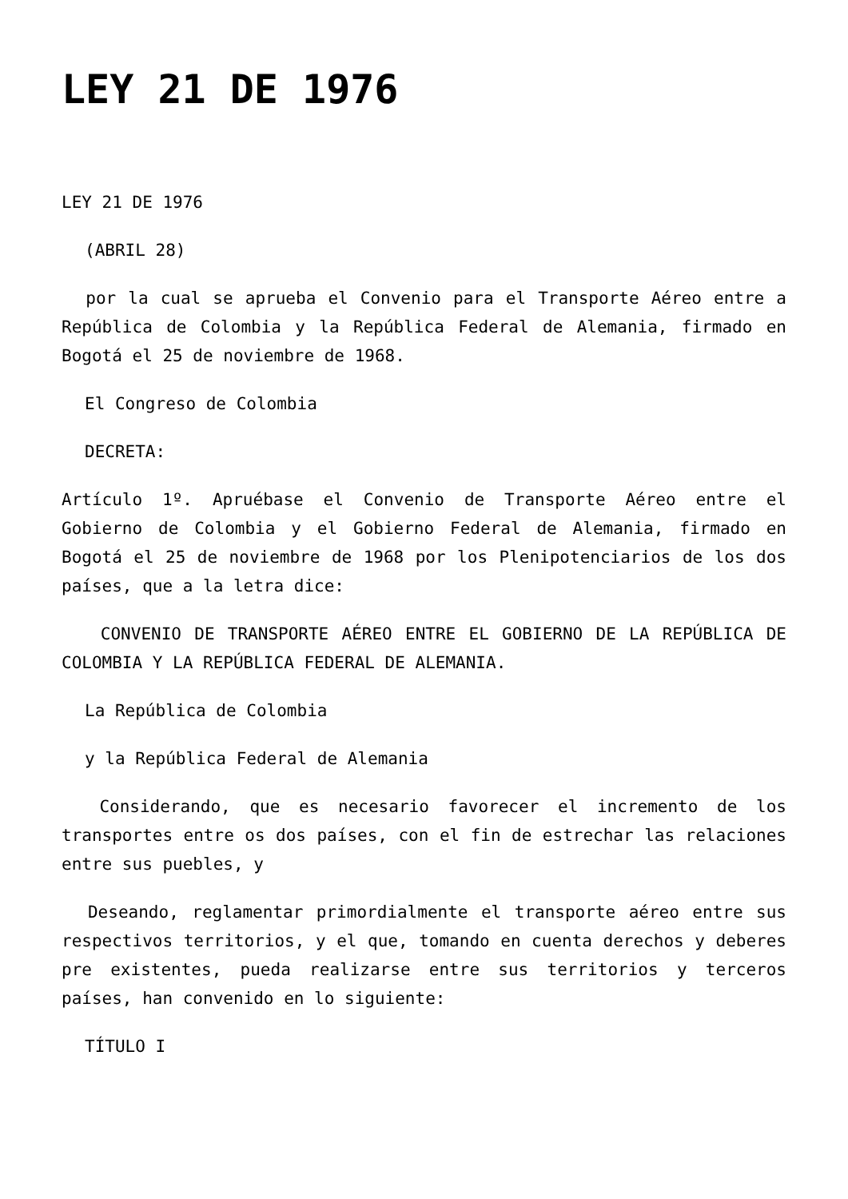LEY 21 DE 1976
LEY 21 DE 1976
(ABRIL 28)
por la cual se aprueba el Convenio para el Transporte Aéreo entre a República de Colombia y la República Federal de Alemania, firmado en Bogotá el 25 de noviembre de 1968.
El Congreso de Colombia
DECRETA:
Artículo 1º. Apruébase el Convenio de Transporte Aéreo entre el Gobierno de Colombia y el Gobierno Federal de Alemania, firmado en Bogotá el 25 de noviembre de 1968 por los Plenipotenciarios de los dos países, que a la letra dice:
CONVENIO DE TRANSPORTE AÉREO ENTRE EL GOBIERNO DE LA REPÚBLICA DE COLOMBIA Y LA REPÚBLICA FEDERAL DE ALEMANIA.
La República de Colombia
y la República Federal de Alemania
Considerando, que es necesario favorecer el incremento de los transportes entre os dos países, con el fin de estrechar las relaciones entre sus puebles, y
Deseando, reglamentar primordialmente el transporte aéreo entre sus respectivos territorios, y el que, tomando en cuenta derechos y deberes pre existentes, pueda realizarse entre sus territorios y terceros países, han convenido en lo siguiente:
TÍTULO I